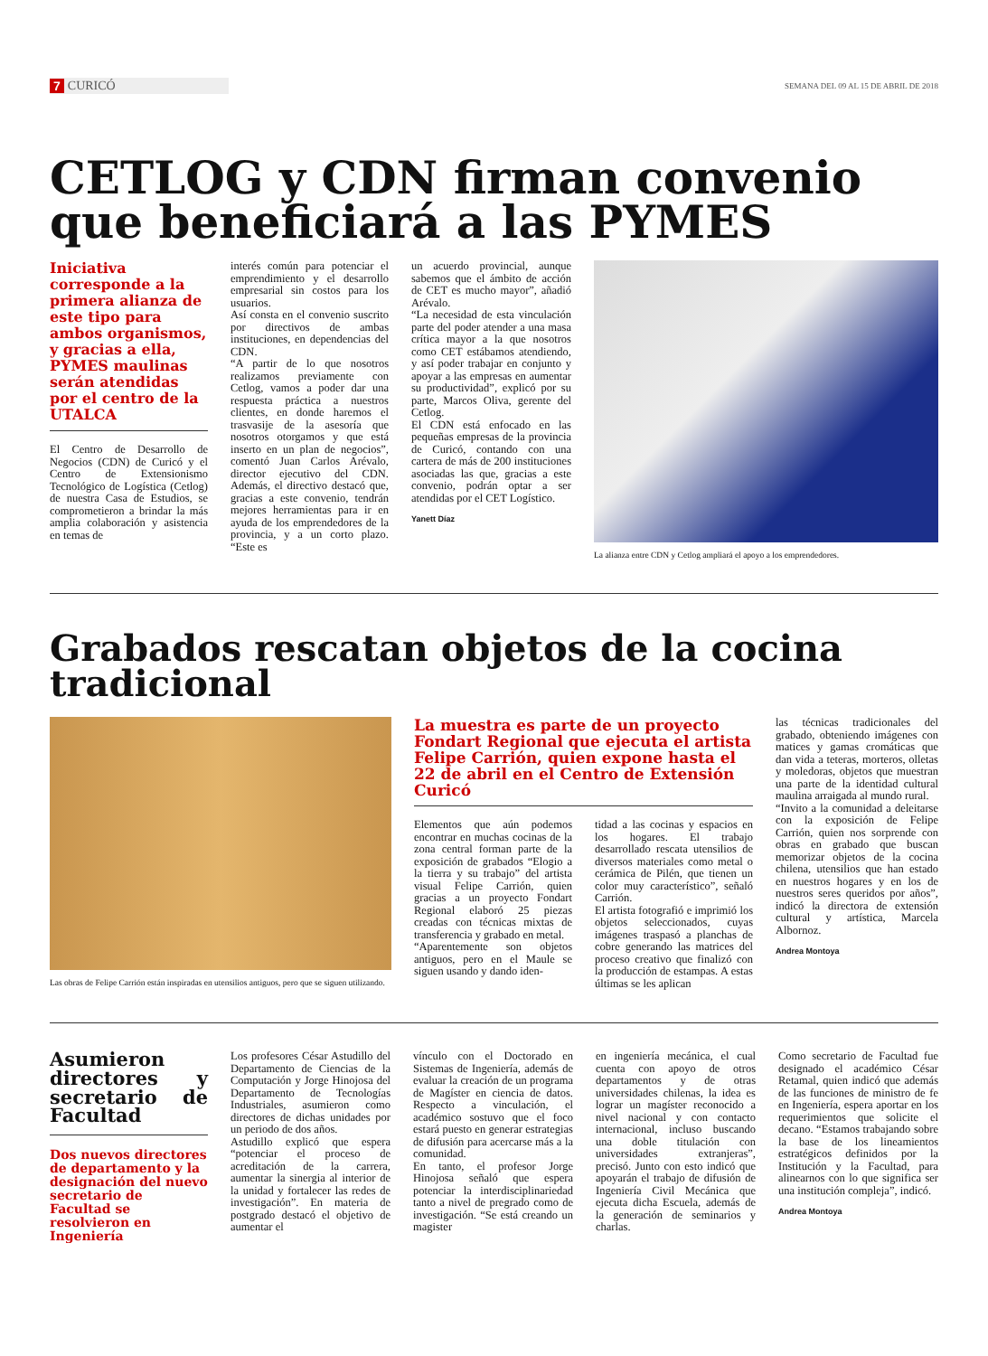7 CURICÓ
SEMANA DEL 09 AL 15 DE ABRIL DE 2018
CETLOG y CDN firman convenio que beneficiará a las PYMES
Iniciativa corresponde a la primera alianza de este tipo para ambos organismos, y gracias a ella, PYMES maulinas serán atendidas por el centro de la UTALCA
El Centro de Desarrollo de Negocios (CDN) de Curicó y el Centro de Extensionismo Tecnológico de Logística (Cetlog) de nuestra Casa de Estudios, se comprometieron a brindar la más amplia colaboración y asistencia en temas de
interés común para potenciar el emprendimiento y el desarrollo empresarial sin costos para los usuarios.
Así consta en el convenio suscrito por directivos de ambas instituciones, en dependencias del CDN.
“A partir de lo que nosotros realizamos previamente con Cetlog, vamos a poder dar una respuesta práctica a nuestros clientes, en donde haremos el trasvasije de la asesoría que nosotros otorgamos y que está inserto en un plan de negocios”, comentó Juan Carlos Arévalo, director ejecutivo del CDN. Además, el directivo destacó que, gracias a este convenio, tendrán mejores herramientas para ir en ayuda de los emprendedores de la provincia, y a un corto plazo. “Este es
un acuerdo provincial, aunque sabemos que el ámbito de acción de CET es mucho mayor”, añadió Arévalo.
“La necesidad de esta vinculación parte del poder atender a una masa crítica mayor a la que nosotros como CET estábamos atendiendo, y así poder trabajar en conjunto y apoyar a las empresas en aumentar su productividad”, explicó por su parte, Marcos Oliva, gerente del Cetlog.
El CDN está enfocado en las pequeñas empresas de la provincia de Curicó, contando con una cartera de más de 200 instituciones asociadas las que, gracias a este convenio, podrán optar a ser atendidas por el CET Logístico.
Yanett Díaz
La alianza entre CDN y Cetlog ampliará el apoyo a los emprendedores.
Grabados rescatan objetos de la cocina tradicional
Las obras de Felipe Carrión están inspiradas en utensilios antiguos, pero que se siguen utilizando.
La muestra es parte de un proyecto Fondart Regional que ejecuta el artista Felipe Carrión, quien expone hasta el 22 de abril en el Centro de Extensión Curicó
Elementos que aún podemos encontrar en muchas cocinas de la zona central forman parte de la exposición de grabados “Elogio a la tierra y su trabajo” del artista visual Felipe Carrión, quien gracias a un proyecto Fondart Regional elaboró 25 piezas creadas con técnicas mixtas de transferencia y grabado en metal.
“Aparentemente son objetos antiguos, pero en el Maule se siguen usando y dando iden-
tidad a las cocinas y espacios en los hogares. El trabajo desarrollado rescata utensilios de diversos materiales como metal o cerámica de Pilén, que tienen un color muy característico”, señaló Carrión.
El artista fotografió e imprimió los objetos seleccionados, cuyas imágenes traspasó a planchas de cobre generando las matrices del proceso creativo que finalizó con la producción de estampas. A estas últimas se les aplican
las técnicas tradicionales del grabado, obteniendo imágenes con matices y gamas cromáticas que dan vida a teteras, morteros, olletas y moledoras, objetos que muestran una parte de la identidad cultural maulina arraigada al mundo rural.
“Invito a la comunidad a deleitarse con la exposición de Felipe Carrión, quien nos sorprende con obras en grabado que buscan memorizar objetos de la cocina chilena, utensilios que han estado en nuestros hogares y en los de nuestros seres queridos por años”, indicó la directora de extensión cultural y artística, Marcela Albornoz.
Andrea Montoya
Asumieron directores y secretario de Facultad
Dos nuevos directores de departamento y la designación del nuevo secretario de Facultad se resolvieron en Ingeniería
Los profesores César Astudillo del Departamento de Ciencias de la Computación y Jorge Hinojosa del Departamento de Tecnologías Industriales, asumieron como directores de dichas unidades por un periodo de dos años.
Astudillo explicó que espera “potenciar el proceso de acreditación de la carrera, aumentar la sinergia al interior de la unidad y fortalecer las redes de investigación”. En materia de postgrado destacó el objetivo de aumentar el
vínculo con el Doctorado en Sistemas de Ingeniería, además de evaluar la creación de un programa de Magíster en ciencia de datos. Respecto a vinculación, el académico sostuvo que el foco estará puesto en generar estrategias de difusión para acercarse más a la comunidad.
En tanto, el profesor Jorge Hinojosa señaló que espera potenciar la interdisciplinariedad tanto a nivel de pregrado como de investigación. “Se está creando un magister
en ingeniería mecánica, el cual cuenta con apoyo de otros departamentos y de otras universidades chilenas, la idea es lograr un magíster reconocido a nivel nacional y con contacto internacional, incluso buscando una doble titulación con universidades extranjeras”, precisó. Junto con esto indicó que apoyarán el trabajo de difusión de Ingeniería Civil Mecánica que ejecuta dicha Escuela, además de la generación de seminarios y charlas.
Como secretario de Facultad fue designado el académico César Retamal, quien indicó que además de las funciones de ministro de fe en Ingeniería, espera aportar en los requerimientos que solicite el decano. “Estamos trabajando sobre la base de los lineamientos estratégicos definidos por la Institución y la Facultad, para alinearnos con lo que significa ser una institución compleja”, indicó.
Andrea Montoya